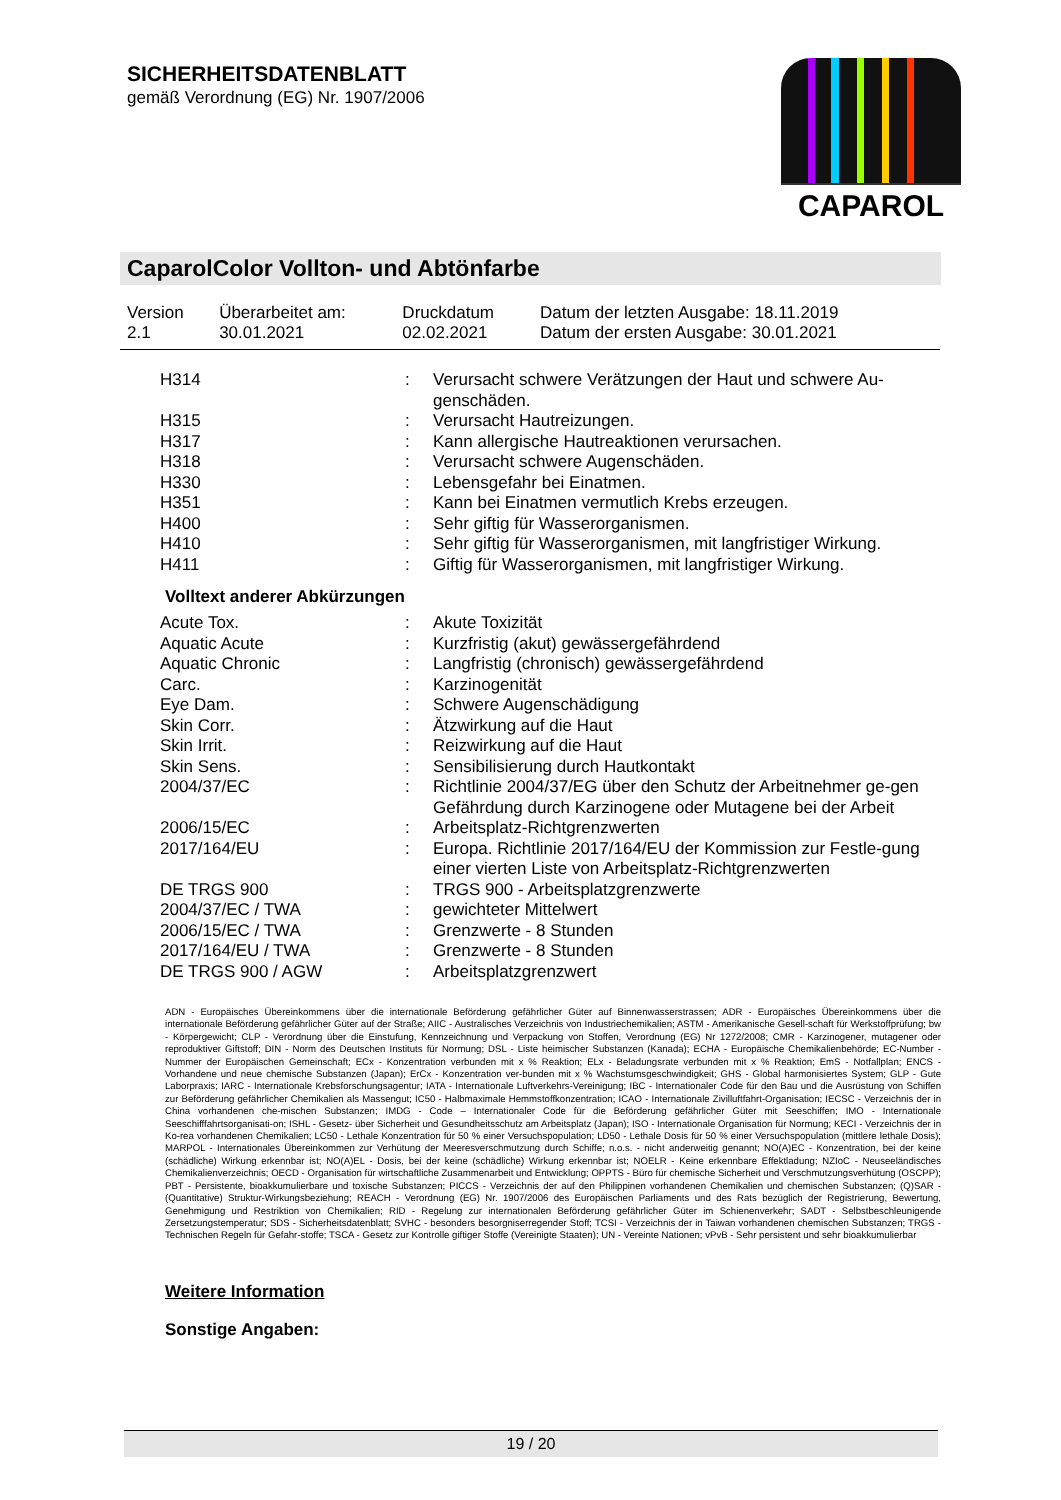SICHERHEITSDATENBLATT
gemäß Verordnung (EG) Nr. 1907/2006
CAPAROL
CaparolColor Vollton- und Abtönfarbe
| Version 2.1 | Überarbeitet am: 30.01.2021 | Druckdatum 02.02.2021 | Datum der letzten Ausgabe: 18.11.2019 Datum der ersten Ausgabe: 30.01.2021 |
| H314 | : | Verursacht schwere Verätzungen der Haut und schwere Au-genschäden. |
| H315 | : | Verursacht Hautreizungen. |
| H317 | : | Kann allergische Hautreaktionen verursachen. |
| H318 | : | Verursacht schwere Augenschäden. |
| H330 | : | Lebensgefahr bei Einatmen. |
| H351 | : | Kann bei Einatmen vermutlich Krebs erzeugen. |
| H400 | : | Sehr giftig für Wasserorganismen. |
| H410 | : | Sehr giftig für Wasserorganismen, mit langfristiger Wirkung. |
| H411 | : | Giftig für Wasserorganismen, mit langfristiger Wirkung. |
Volltext anderer Abkürzungen
| Acute Tox. | : | Akute Toxizität |
| Aquatic Acute | : | Kurzfristig (akut) gewässergefährdend |
| Aquatic Chronic | : | Langfristig (chronisch) gewässergefährdend |
| Carc. | : | Karzinogenität |
| Eye Dam. | : | Schwere Augenschädigung |
| Skin Corr. | : | Ätzwirkung auf die Haut |
| Skin Irrit. | : | Reizwirkung auf die Haut |
| Skin Sens. | : | Sensibilisierung durch Hautkontakt |
| 2004/37/EC | : | Richtlinie 2004/37/EG über den Schutz der Arbeitnehmer ge-gen Gefährdung durch Karzinogene oder Mutagene bei der Arbeit |
| 2006/15/EC | : | Arbeitsplatz-Richtgrenzwerten |
| 2017/164/EU | : | Europa. Richtlinie 2017/164/EU der Kommission zur Festle-gung einer vierten Liste von Arbeitsplatz-Richtgrenzwerten |
| DE TRGS 900 | : | TRGS 900 - Arbeitsplatzgrenzwerte |
| 2004/37/EC / TWA | : | gewichteter Mittelwert |
| 2006/15/EC / TWA | : | Grenzwerte - 8 Stunden |
| 2017/164/EU / TWA | : | Grenzwerte - 8 Stunden |
| DE TRGS 900 / AGW | : | Arbeitsplatzgrenzwert |
ADN - Europäisches Übereinkommens über die internationale Beförderung gefährlicher Güter auf Binnenwasserstrassen; ADR - Europäisches Übereinkommens über die internationale Beförderung gefährlicher Güter auf der Straße; AIIC - Australisches Verzeichnis von Industriechemikalien; ASTM - Amerikanische Gesell-schaft für Werkstoffprüfung; bw - Körpergewicht; CLP - Verordnung über die Einstufung, Kennzeichnung und Verpackung von Stoffen, Verordnung (EG) Nr 1272/2008; CMR - Karzinogener, mutagener oder reproduktiver Giftstoff; DIN - Norm des Deutschen Instituts für Normung; DSL - Liste heimischer Substanzen (Kanada); ECHA - Europäische Chemikalienbehörde; EC-Number - Nummer der Europäischen Gemeinschaft; ECx - Konzentration verbunden mit x % Reaktion; ELx - Beladungsrate verbunden mit x % Reaktion; EmS - Notfallplan; ENCS - Vorhandene und neue chemische Substanzen (Japan); ErCx - Konzentration ver-bunden mit x % Wachstumsgeschwindigkeit; GHS - Global harmonisiertes System; GLP - Gute Laborpraxis; IARC - Internationale Krebsforschungsagentur; IATA - Internationale Luftverkehrs-Vereinigung; IBC - Internationaler Code für den Bau und die Ausrüstung von Schiffen zur Beförderung gefährlicher Chemikalien als Massengut; IC50 - Halbmaximale Hemmstoffkonzentration; ICAO - Internationale Zivilluftfahrt-Organisation; IECSC - Verzeichnis der in China vorhandenen che-mischen Substanzen; IMDG - Code – Internationaler Code für die Beförderung gefährlicher Güter mit Seeschiffen; IMO - Internationale Seeschifffahrtsorganisati-on; ISHL - Gesetz- über Sicherheit und Gesundheitsschutz am Arbeitsplatz (Japan); ISO - Internationale Organisation für Normung; KECI - Verzeichnis der in Ko-rea vorhandenen Chemikalien; LC50 - Lethale Konzentration für 50 % einer Versuchspopulation; LD50 - Lethale Dosis für 50 % einer Versuchspopulation (mittlere lethale Dosis); MARPOL - Internationales Übereinkommen zur Verhütung der Meeresverschmutzung durch Schiffe; n.o.s. - nicht anderweitig genannt; NO(A)EC - Konzentration, bei der keine (schädliche) Wirkung erkennbar ist; NO(A)EL - Dosis, bei der keine (schädliche) Wirkung erkennbar ist; NOELR - Keine erkennbare Effektladung; NZIoC - Neuseeländisches Chemikalienverzeichnis; OECD - Organisation für wirtschaftliche Zusammenarbeit und Entwicklung; OPPTS - Büro für chemische Sicherheit und Verschmutzungsverhütung (OSCPP); PBT - Persistente, bioakkumulierbare und toxische Substanzen; PICCS - Verzeichnis der auf den Philippinen vorhandenen Chemikalien und chemischen Substanzen; (Q)SAR - (Quantitative) Struktur-Wirkungsbeziehung; REACH - Verordnung (EG) Nr. 1907/2006 des Europäischen Parliaments und des Rats bezüglich der Registrierung, Bewertung, Genehmigung und Restriktion von Chemikalien; RID - Regelung zur internationalen Beförderung gefährlicher Güter im Schienenverkehr; SADT - Selbstbeschleunigende Zersetzungstemperatur; SDS - Sicherheitsdatenblatt; SVHC - besonders besorgniserregender Stoff; TCSI - Verzeichnis der in Taiwan vorhandenen chemischen Substanzen; TRGS - Technischen Regeln für Gefahr-stoffe; TSCA - Gesetz zur Kontrolle giftiger Stoffe (Vereinigte Staaten); UN - Vereinte Nationen; vPvB - Sehr persistent und sehr bioakkumulierbar
Weitere Information
Sonstige Angaben:
19 / 20